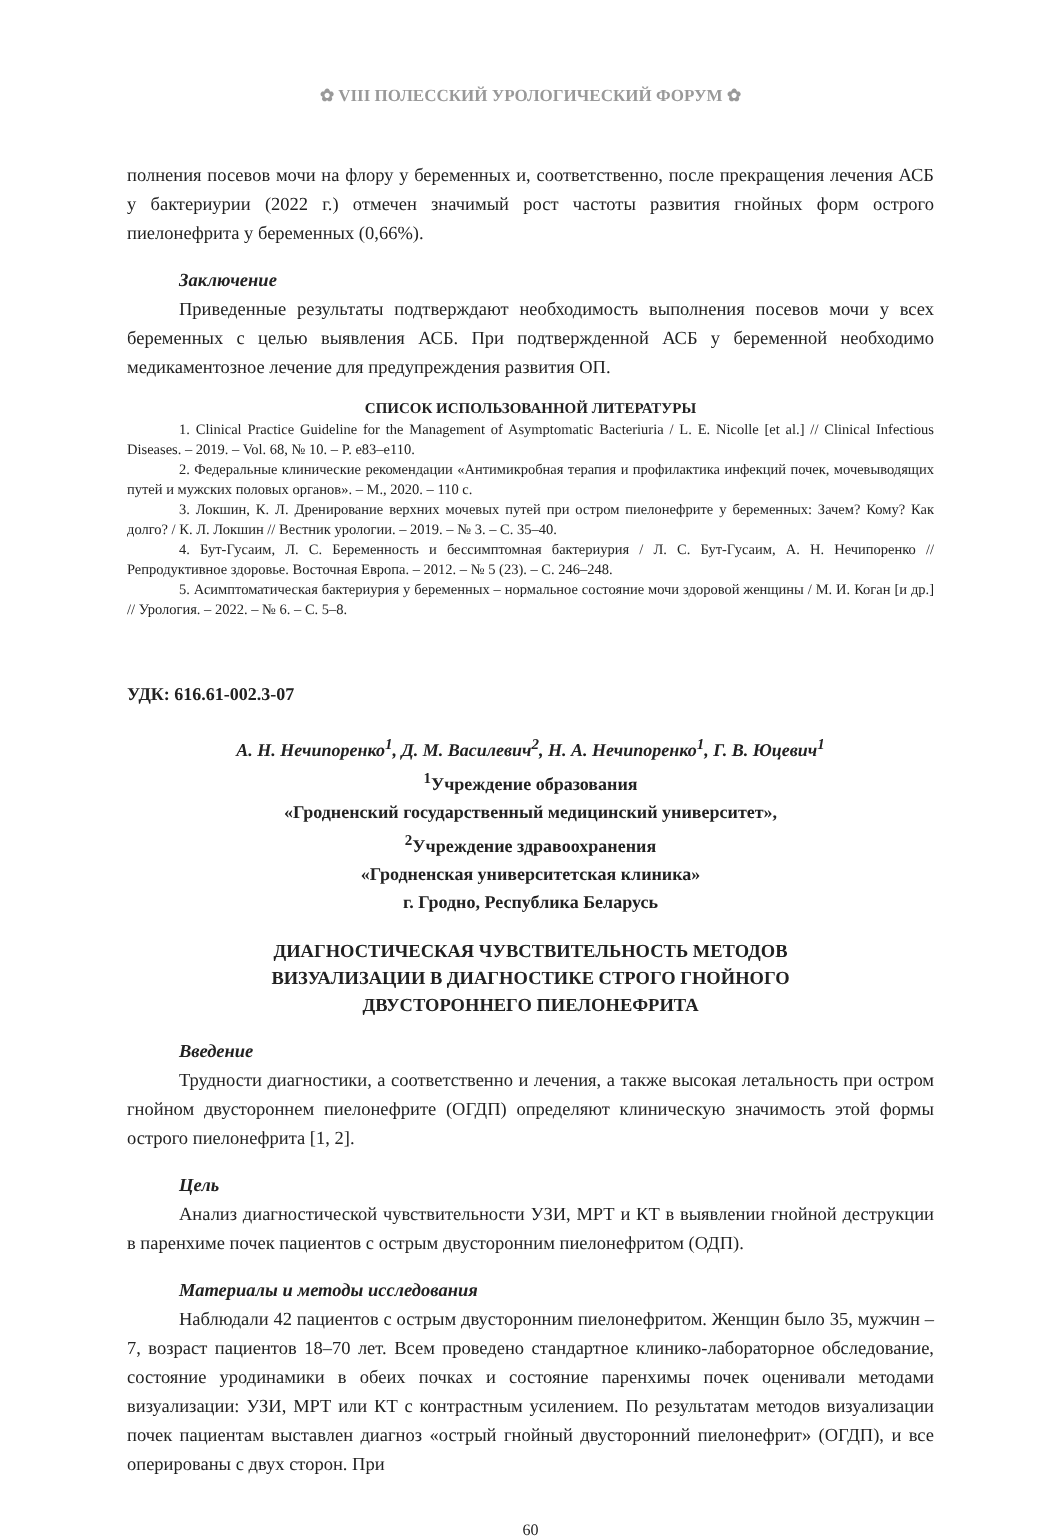✿ VIII ПОЛЕССКИЙ УРОЛОГИЧЕСКИЙ ФОРУМ ✿
полнения посевов мочи на флору у беременных и, соответственно, после прекращения лечения АСБ у бактериурии (2022 г.) отмечен значимый рост частоты развития гнойных форм острого пиелонефрита у беременных (0,66%).
Заключение
Приведенные результаты подтверждают необходимость выполнения посевов мочи у всех беременных с целью выявления АСБ. При подтвержденной АСБ у беременной необходимо медикаментозное лечение для предупреждения развития ОП.
СПИСОК ИСПОЛЬЗОВАННОЙ ЛИТЕРАТУРЫ
1. Clinical Practice Guideline for the Management of Asymptomatic Bacteriuria / L. E. Nicolle [et al.] // Clinical Infectious Diseases. – 2019. – Vol. 68, № 10. – P. e83–e110.
2. Федеральные клинические рекомендации «Антимикробная терапия и профилактика инфекций почек, мочевыводящих путей и мужских половых органов». – М., 2020. – 110 с.
3. Локшин, К. Л. Дренирование верхних мочевых путей при остром пиелонефрите у беременных: Зачем? Кому? Как долго? / К. Л. Локшин // Вестник урологии. – 2019. – № 3. – С. 35–40.
4. Бут-Гусаим, Л. С. Беременность и бессимптомная бактериурия / Л. С. Бут-Гусаим, А. Н. Нечипоренко // Репродуктивное здоровье. Восточная Европа. – 2012. – № 5 (23). – С. 246–248.
5. Асимптоматическая бактериурия у беременных – нормальное состояние мочи здоровой женщины / М. И. Коган [и др.] // Урология. – 2022. – № 6. – С. 5–8.
УДК: 616.61-002.3-07
А. Н. Нечипоренко<sup>1</sup>, Д. М. Василевич<sup>2</sup>, Н. А. Нечипоренко<sup>1</sup>, Г. В. Юцевич<sup>1</sup>
<sup>1</sup> Учреждение образования
«Гродненский государственный медицинский университет»,
<sup>2</sup> Учреждение здравоохранения
«Гродненская университетская клиника»
г. Гродно, Республика Беларусь
ДИАГНОСТИЧЕСКАЯ ЧУВСТВИТЕЛЬНОСТЬ МЕТОДОВ
ВИЗУАЛИЗАЦИИ В ДИАГНОСТИКЕ СТРОГО ГНОЙНОГО
ДВУСТОРОННЕГО ПИЕЛОНЕФРИТА
Введение
Трудности диагностики, а соответственно и лечения, а также высокая летальность при остром гнойном двустороннем пиелонефрите (ОГДП) определяют клиническую значимость этой формы острого пиелонефрита [1, 2].
Цель
Анализ диагностической чувствительности УЗИ, МРТ и КТ в выявлении гнойной деструкции в паренхиме почек пациентов с острым двусторонним пиелонефритом (ОДП).
Материалы и методы исследования
Наблюдали 42 пациентов с острым двусторонним пиелонефритом. Женщин было 35, мужчин – 7, возраст пациентов 18–70 лет. Всем проведено стандартное клинико-лабораторное обследование, состояние уродинамики в обеих почках и состояние паренхимы почек оценивали методами визуализации: УЗИ, МРТ или КТ с контрастным усилением. По результатам методов визуализации почек пациентам выставлен диагноз «острый гнойный двусторонний пиелонефрит» (ОГДП), и все оперированы с двух сторон. При
60